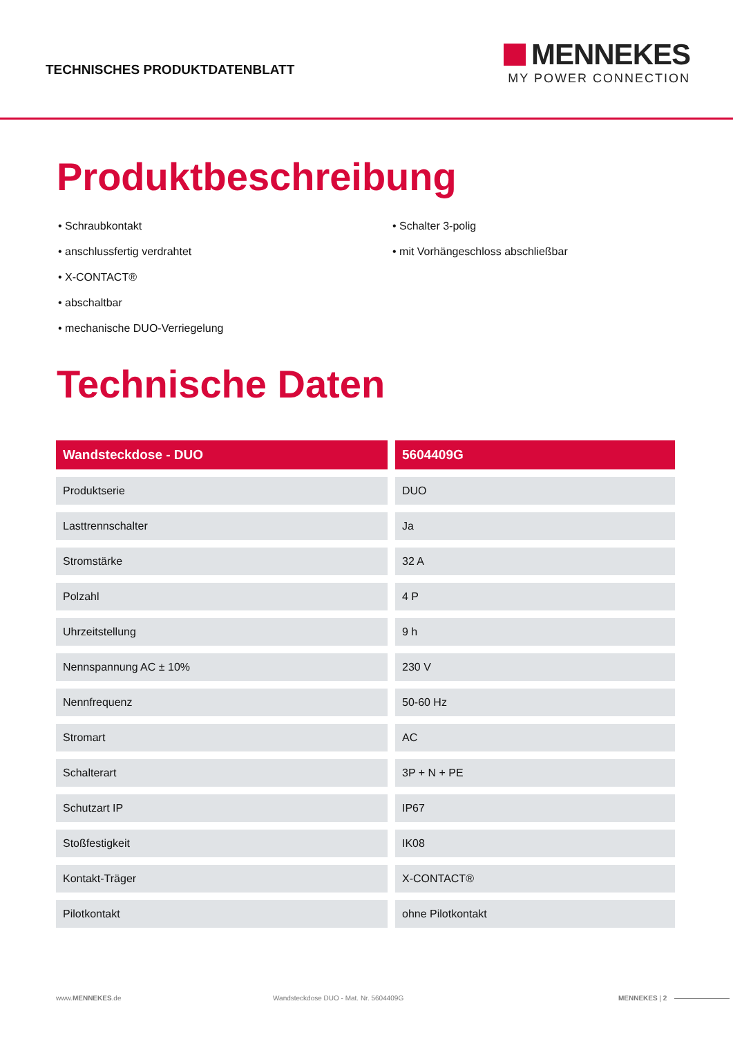TECHNISCHES PRODUKTDATENBLATT
MENNEKES
MY POWER CONNECTION
Produktbeschreibung
• Schraubkontakt
• anschlussfertig verdrahtet
• X-CONTACT®
• abschaltbar
• mechanische DUO-Verriegelung
• Schalter 3-polig
• mit Vorhängeschloss abschließbar
Technische Daten
| Wandsteckdose - DUO | 5604409G |
| --- | --- |
| Produktserie | DUO |
| Lasttrennschalter | Ja |
| Stromstärke | 32 A |
| Polzahl | 4 P |
| Uhrzeitstellung | 9 h |
| Nennspannung AC ± 10% | 230 V |
| Nennfrequenz | 50-60 Hz |
| Stromart | AC |
| Schalterart | 3P + N + PE |
| Schutzart IP | IP67 |
| Stoßfestigkeit | IK08 |
| Kontakt-Träger | X-CONTACT® |
| Pilotkontakt | ohne Pilotkontakt |
www.MENNEKES.de Wandsteckdose DUO - Mat. Nr. 5604409G MENNEKES | 2